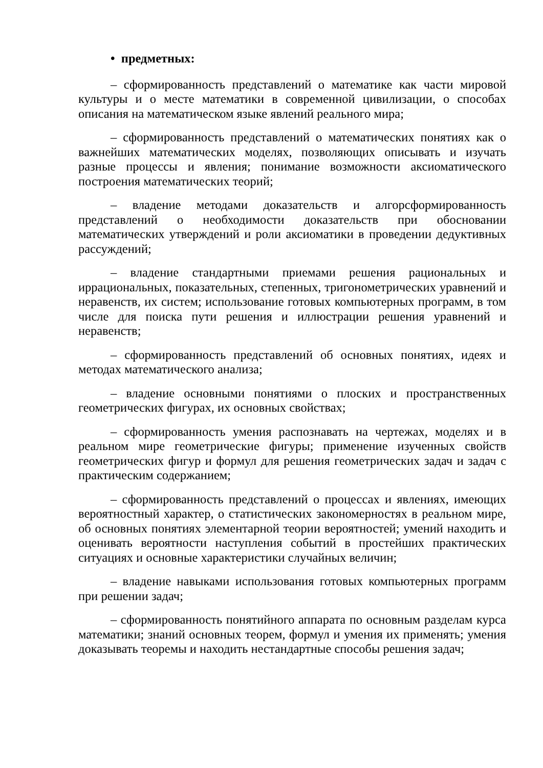• предметных:
– сформированность представлений о математике как части мировой культуры и о месте математики в современной цивилизации, о способах описания на математическом языке явлений реального мира;
– сформированность представлений о математических понятиях как о важнейших математических моделях, позволяющих описывать и изучать разные процессы и явления; понимание возможности аксиоматического построения математических теорий;
– владение методами доказательств и алгорсформированность представлений о необходимости доказательств при обосновании математических утверждений и роли аксиоматики в проведении дедуктивных рассуждений;
– владение стандартными приемами решения рациональных и иррациональных, показательных, степенных, тригонометрических уравнений и неравенств, их систем; использование готовых компьютерных программ, в том числе для поиска пути решения и иллюстрации решения уравнений и неравенств;
– сформированность представлений об основных понятиях, идеях и методах математического анализа;
– владение основными понятиями о плоских и пространственных геометрических фигурах, их основных свойствах;
– сформированность умения распознавать на чертежах, моделях и в реальном мире геометрические фигуры; применение изученных свойств геометрических фигур и формул для решения геометрических задач и задач с практическим содержанием;
– сформированность представлений о процессах и явлениях, имеющих вероятностный характер, о статистических закономерностях в реальном мире, об основных понятиях элементарной теории вероятностей; умений находить и оценивать вероятности наступления событий в простейших практических ситуациях и основные характеристики случайных величин;
– владение навыками использования готовых компьютерных программ при решении задач;
– сформированность понятийного аппарата по основным разделам курса математики; знаний основных теорем, формул и умения их применять; умения доказывать теоремы и находить нестандартные способы решения задач;